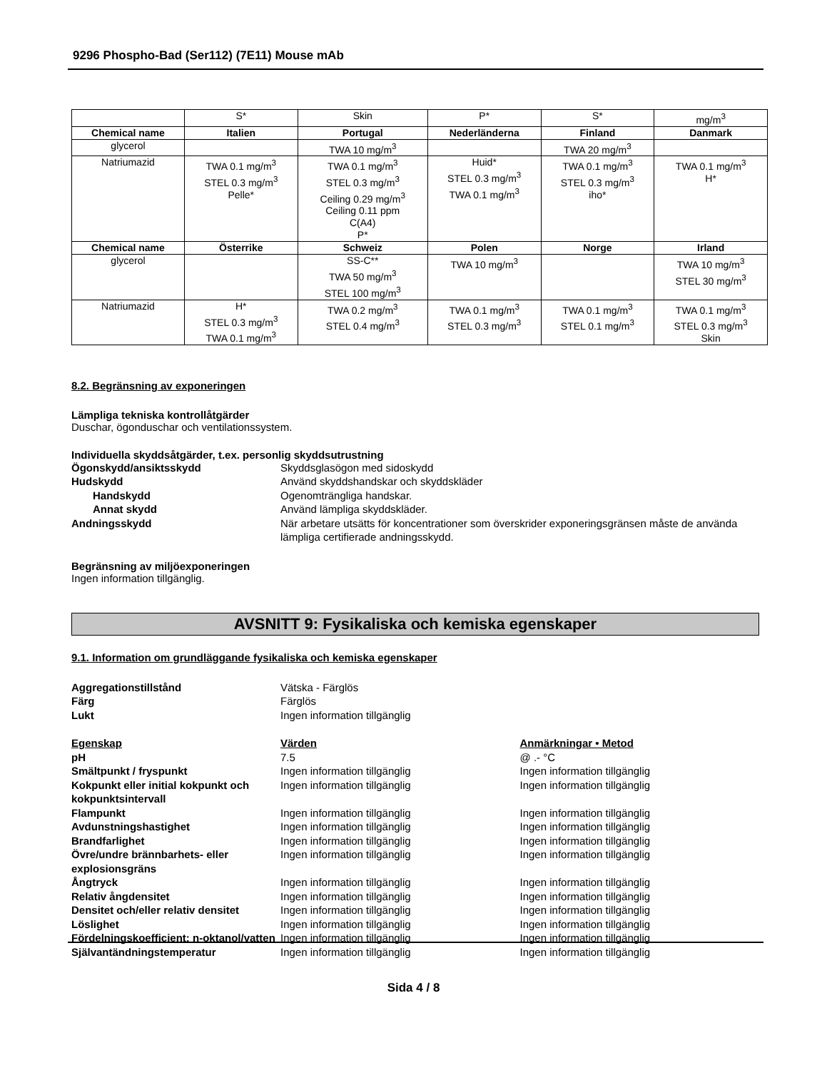9296 Phospho-Bad (Ser112) (7E11) Mouse mAb
| | S* | Skin | P* | S* | mg/m<sup>3</sup> |
| Chemical name | Italien | Portugal | Nederländerna | Finland | Danmark |
| glycerol | | TWA 10 mg/m<sup>3</sup> | | TWA 20 mg/m<sup>3</sup> | |
| Natriumazid | TWA 0.1 mg/m<sup>3</sup> STEL 0.3 mg/m<sup>3</sup> Pelle* | TWA 0.1 mg/m<sup>3</sup> STEL 0.3 mg/m<sup>3</sup> Ceiling 0.29 mg/m<sup>3</sup> Ceiling 0.11 ppm C(A4) P* | Huid* STEL 0.3 mg/m<sup>3</sup> TWA 0.1 mg/m<sup>3</sup> | TWA 0.1 mg/m<sup>3</sup> STEL 0.3 mg/m<sup>3</sup> iho* | TWA 0.1 mg/m<sup>3</sup> H* |
| Chemical name | Österrike | Schweiz | Polen | Norge | Irland |
| glycerol | | SS-C** TWA 50 mg/m<sup>3</sup> STEL 100 mg/m<sup>3</sup> | TWA 10 mg/m<sup>3</sup> | | TWA 10 mg/m<sup>3</sup> STEL 30 mg/m<sup>3</sup> |
| Natriumazid | H* STEL 0.3 mg/m<sup>3</sup> TWA 0.1 mg/m<sup>3</sup> | TWA 0.2 mg/m<sup>3</sup> STEL 0.4 mg/m<sup>3</sup> | TWA 0.1 mg/m<sup>3</sup> STEL 0.3 mg/m<sup>3</sup> | TWA 0.1 mg/m<sup>3</sup> STEL 0.1 mg/m<sup>3</sup> | TWA 0.1 mg/m<sup>3</sup> STEL 0.3 mg/m<sup>3</sup> Skin |
8.2. Begränsning av exponeringen
Lämpliga tekniska kontrollåtgärder
Duschar, ögonduschar och ventilationssystem.
Individuella skyddsåtgärder, t.ex. personlig skyddsutrustning
Ögonskydd/ansiktsskydd
Skyddsglasögon med sidoskydd
Hudskydd
Använd skyddshandskar och skyddskläder
Handskydd
Ogenomträngliga handskar.
Annat skydd
Använd lämpliga skyddskläder.
Andningsskydd
När arbetare utsätts för koncentrationer som överskrider exponeringsgränsen måste de använda lämpliga certifierade andningsskydd.
Begränsning av miljöexponeringen
Ingen information tillgänglig.
AVSNITT 9: Fysikaliska och kemiska egenskaper
9.1. Information om grundläggande fysikaliska och kemiska egenskaper
Aggregationstillstånd
Vätska - Färglös
Färg
Färglös
Lukt
Ingen information tillgänglig
Egenskap
Värden
Anmärkningar • Metod
pH
7.5
@ .- °C
Smältpunkt / fryspunkt
Ingen information tillgänglig
Ingen information tillgänglig
Kokpunkt eller initial kokpunkt och kokpunktsintervall
Ingen information tillgänglig
Ingen information tillgänglig
Flampunkt
Ingen information tillgänglig
Ingen information tillgänglig
Avdunstningshastighet
Ingen information tillgänglig
Ingen information tillgänglig
Brandfarlighet
Ingen information tillgänglig
Ingen information tillgänglig
Övre/undre brännbarhets- eller explosionsgräns
Ingen information tillgänglig
Ingen information tillgänglig
Ångtryck
Ingen information tillgänglig
Ingen information tillgänglig
Relativ ångdensitet
Ingen information tillgänglig
Ingen information tillgänglig
Densitet och/eller relativ densitet
Ingen information tillgänglig
Ingen information tillgänglig
Löslighet
Ingen information tillgänglig
Ingen information tillgänglig
Fördelningskoefficient: n-oktanol/vatten
Ingen information tillgänglig
Ingen information tillgänglig
Självantändningstemperatur
Ingen information tillgänglig
Ingen information tillgänglig
Sida 4 / 8